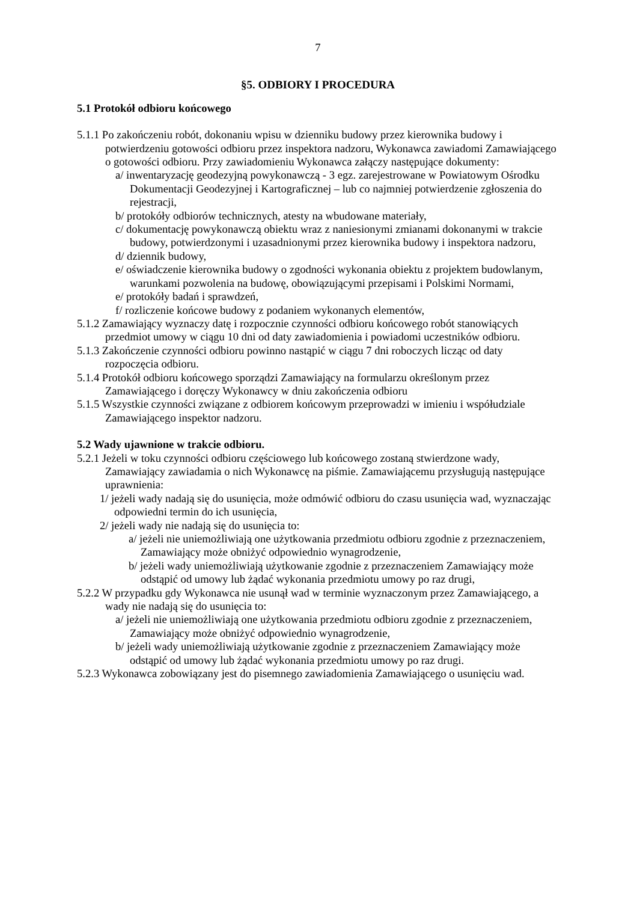7
§5. ODBIORY I PROCEDURA
5.1 Protokół odbioru końcowego
5.1.1 Po zakończeniu robót, dokonaniu wpisu w dzienniku budowy przez kierownika budowy i potwierdzeniu gotowości odbioru przez inspektora nadzoru, Wykonawca zawiadomi Zamawiającego o gotowości odbioru. Przy zawiadomieniu Wykonawca załączy następujące dokumenty:
a/ inwentaryzację geodezyjną powykonawczą - 3 egz. zarejestrowane w Powiatowym Ośrodku Dokumentacji Geodezyjnej i Kartograficznej – lub co najmniej potwierdzenie zgłoszenia do rejestracji,
b/ protokóły odbiorów technicznych, atesty na wbudowane materiały,
c/ dokumentację powykonawczą obiektu wraz z naniesionymi zmianami dokonanymi w trakcie budowy, potwierdzonymi i uzasadnionymi przez kierownika budowy i inspektora nadzoru,
d/ dziennik budowy,
e/ oświadczenie kierownika budowy o zgodności wykonania obiektu z projektem budowlanym, warunkami pozwolenia na budowę, obowiązującymi przepisami i Polskimi Normami,
e/ protokóły badań i sprawdzeń,
f/ rozliczenie końcowe budowy z podaniem wykonanych elementów,
5.1.2 Zamawiający wyznaczy datę i rozpocznie czynności odbioru końcowego robót stanowiących przedmiot umowy w ciągu 10 dni od daty zawiadomienia i powiadomi uczestników odbioru.
5.1.3 Zakończenie czynności odbioru powinno nastąpić w ciągu 7 dni roboczych licząc od daty rozpoczęcia odbioru.
5.1.4 Protokół odbioru końcowego sporządzi Zamawiający na formularzu określonym przez Zamawiającego i doręczy Wykonawcy w dniu zakończenia odbioru
5.1.5 Wszystkie czynności związane z odbiorem końcowym przeprowadzi w imieniu i współudziale Zamawiającego inspektor nadzoru.
5.2 Wady ujawnione w trakcie odbioru.
5.2.1 Jeżeli w toku czynności odbioru częściowego lub końcowego zostaną stwierdzone wady, Zamawiający zawiadamia o nich Wykonawcę na piśmie. Zamawiającemu przysługują następujące uprawnienia:
1/ jeżeli wady nadają się do usunięcia, może odmówić odbioru do czasu usunięcia wad, wyznaczając odpowiedni termin do ich usunięcia,
2/ jeżeli wady nie nadają się do usunięcia to:
a/ jeżeli nie uniemożliwiają one użytkowania przedmiotu odbioru zgodnie z przeznaczeniem, Zamawiający może obniżyć odpowiednio wynagrodzenie,
b/ jeżeli wady uniemożliwiają użytkowanie zgodnie z przeznaczeniem Zamawiający może odstąpić od umowy lub żądać wykonania przedmiotu umowy po raz drugi,
5.2.2 W przypadku gdy Wykonawca nie usunął wad w terminie wyznaczonym przez Zamawiającego, a wady nie nadają się do usunięcia to:
a/ jeżeli nie uniemożliwiają one użytkowania przedmiotu odbioru zgodnie z przeznaczeniem, Zamawiający może obniżyć odpowiednio wynagrodzenie,
b/ jeżeli wady uniemożliwiają użytkowanie zgodnie z przeznaczeniem Zamawiający może odstąpić od umowy lub żądać wykonania przedmiotu umowy po raz drugi.
5.2.3 Wykonawca zobowiązany jest do pisemnego zawiadomienia Zamawiającego o usunięciu wad.